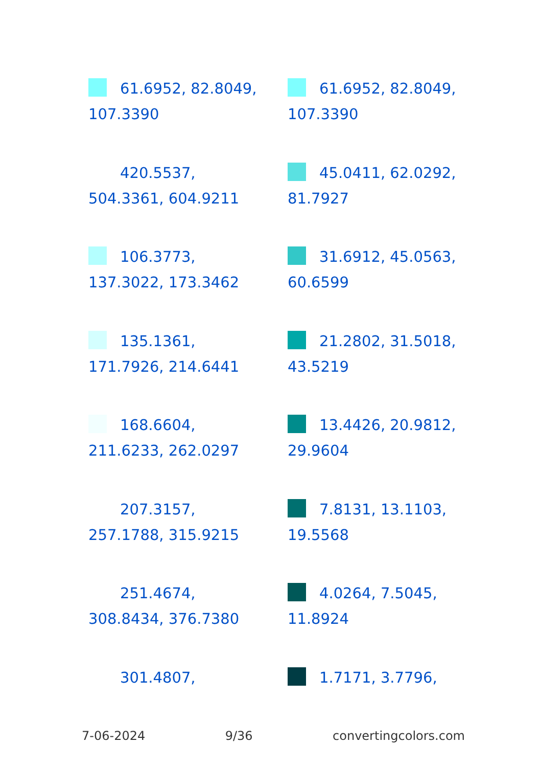61.6952, 82.8049, 107.3390
61.6952, 82.8049, 107.3390
420.5537, 504.3361, 604.9211
45.0411, 62.0292, 81.7927
106.3773, 137.3022, 173.3462
31.6912, 45.0563, 60.6599
135.1361, 171.7926, 214.6441
21.2802, 31.5018, 43.5219
168.6604, 211.6233, 262.0297
13.4426, 20.9812, 29.9604
207.3157, 257.1788, 315.9215
7.8131, 13.1103, 19.5568
251.4674, 308.8434, 376.7380
4.0264, 7.5045, 11.8924
301.4807,
1.7171, 3.7796,
7-06-2024 9/36 convertingcolors.com